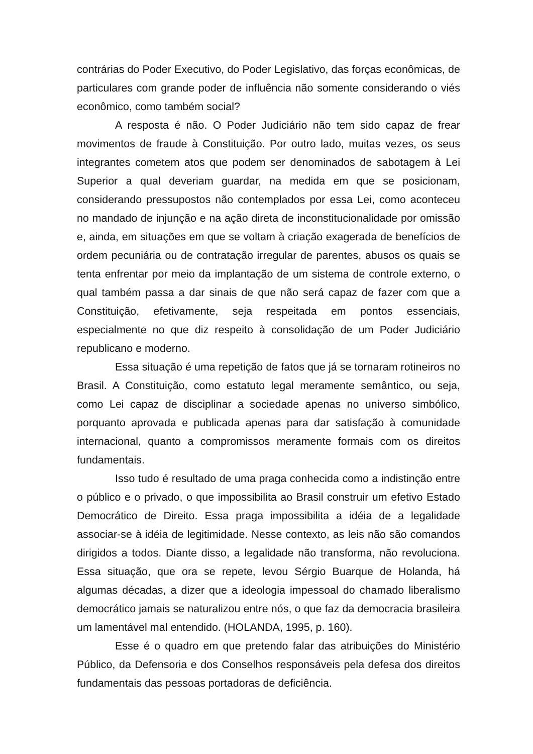contrárias do Poder Executivo, do Poder Legislativo, das forças econômicas, de particulares com grande poder de influência não somente considerando o viés econômico, como também social?
A resposta é não. O Poder Judiciário não tem sido capaz de frear movimentos de fraude à Constituição. Por outro lado, muitas vezes, os seus integrantes cometem atos que podem ser denominados de sabotagem à Lei Superior a qual deveriam guardar, na medida em que se posicionam, considerando pressupostos não contemplados por essa Lei, como aconteceu no mandado de injunção e na ação direta de inconstitucionalidade por omissão e, ainda, em situações em que se voltam à criação exagerada de benefícios de ordem pecuniária ou de contratação irregular de parentes, abusos os quais se tenta enfrentar por meio da implantação de um sistema de controle externo, o qual também passa a dar sinais de que não será capaz de fazer com que a Constituição, efetivamente, seja respeitada em pontos essenciais, especialmente no que diz respeito à consolidação de um Poder Judiciário republicano e moderno.
Essa situação é uma repetição de fatos que já se tornaram rotineiros no Brasil. A Constituição, como estatuto legal meramente semântico, ou seja, como Lei capaz de disciplinar a sociedade apenas no universo simbólico, porquanto aprovada e publicada apenas para dar satisfação à comunidade internacional, quanto a compromissos meramente formais com os direitos fundamentais.
Isso tudo é resultado de uma praga conhecida como a indistinção entre o público e o privado, o que impossibilita ao Brasil construir um efetivo Estado Democrático de Direito. Essa praga impossibilita a idéia de a legalidade associar-se à idéia de legitimidade. Nesse contexto, as leis não são comandos dirigidos a todos. Diante disso, a legalidade não transforma, não revoluciona. Essa situação, que ora se repete, levou Sérgio Buarque de Holanda, há algumas décadas, a dizer que a ideologia impessoal do chamado liberalismo democrático jamais se naturalizou entre nós, o que faz da democracia brasileira um lamentável mal entendido. (HOLANDA, 1995, p. 160).
Esse é o quadro em que pretendo falar das atribuições do Ministério Público, da Defensoria e dos Conselhos responsáveis pela defesa dos direitos fundamentais das pessoas portadoras de deficiência.